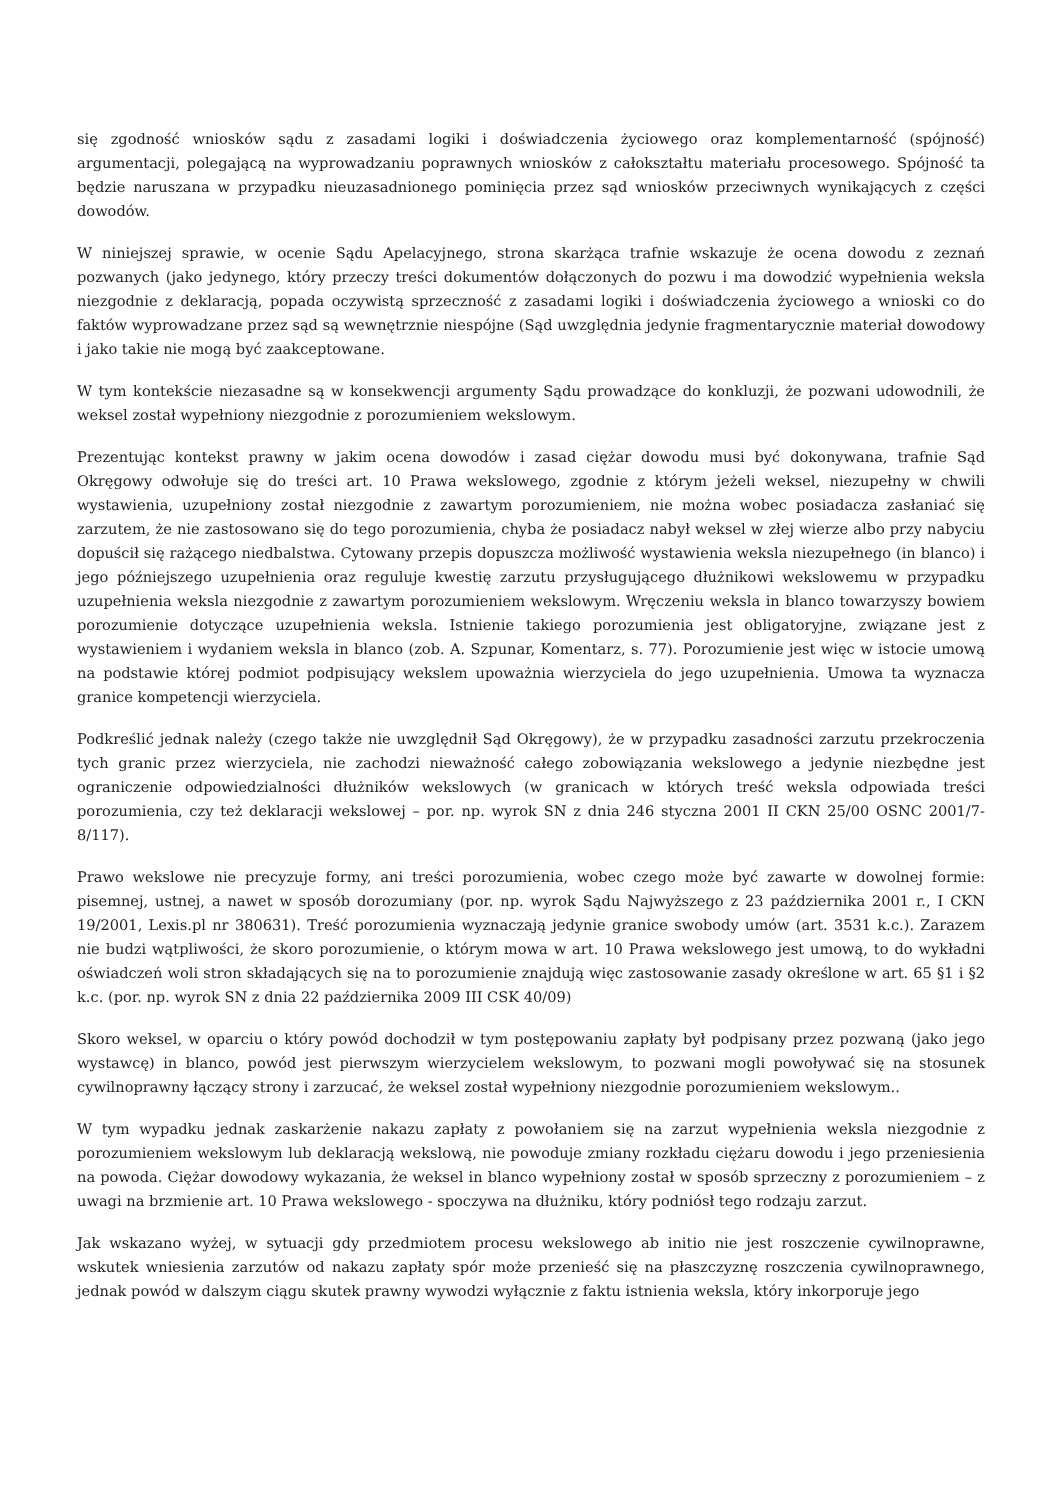się zgodność wniosków sądu z zasadami logiki i doświadczenia życiowego oraz komplementarność (spójność) argumentacji, polegającą na wyprowadzaniu poprawnych wniosków z całokształtu materiału procesowego. Spójność ta będzie naruszana w przypadku nieuzasadnionego pominięcia przez sąd wniosków przeciwnych wynikających z części dowodów.
W niniejszej sprawie, w ocenie Sądu Apelacyjnego, strona skarżąca trafnie wskazuje że ocena dowodu z zeznań pozwanych (jako jedynego, który przeczy treści dokumentów dołączonych do pozwu i ma dowodzić wypełnienia weksla niezgodnie z deklaracją, popada oczywistą sprzeczność z zasadami logiki i doświadczenia życiowego a wnioski co do faktów wyprowadzane przez sąd są wewnętrznie niespójne (Sąd uwzględnia jedynie fragmentarycznie materiał dowodowy i jako takie nie mogą być zaakceptowane.
W tym kontekście niezasadne są w konsekwencji argumenty Sądu prowadzące do konkluzji, że pozwani udowodnili, że weksel został wypełniony niezgodnie z porozumieniem wekslowym.
Prezentując kontekst prawny w jakim ocena dowodów i zasad ciężar dowodu musi być dokonywana, trafnie Sąd Okręgowy odwołuje się do treści art. 10 Prawa wekslowego, zgodnie z którym jeżeli weksel, niezupełny w chwili wystawienia, uzupełniony został niezgodnie z zawartym porozumieniem, nie można wobec posiadacza zasłaniać się zarzutem, że nie zastosowano się do tego porozumienia, chyba że posiadacz nabył weksel w złej wierze albo przy nabyciu dopuścił się rażącego niedbalstwa. Cytowany przepis dopuszcza możliwość wystawienia weksla niezupełnego (in blanco) i jego późniejszego uzupełnienia oraz reguluje kwestię zarzutu przysługującego dłużnikowi wekslowemu w przypadku uzupełnienia weksla niezgodnie z zawartym porozumieniem wekslowym. Wręczeniu weksla in blanco towarzyszy bowiem porozumienie dotyczące uzupełnienia weksla. Istnienie takiego porozumienia jest obligatoryjne, związane jest z wystawieniem i wydaniem weksla in blanco (zob. A. Szpunar, Komentarz, s. 77). Porozumienie jest więc w istocie umową na podstawie której podmiot podpisujący wekslem upoważnia wierzyciela do jego uzupełnienia. Umowa ta wyznacza granice kompetencji wierzyciela.
Podkreślić jednak należy (czego także nie uwzględnił Sąd Okręgowy), że w przypadku zasadności zarzutu przekroczenia tych granic przez wierzyciela, nie zachodzi nieważność całego zobowiązania wekslowego a jedynie niezbędne jest ograniczenie odpowiedzialności dłużników wekslowych (w granicach w których treść weksla odpowiada treści porozumienia, czy też deklaracji wekslowej – por. np. wyrok SN z dnia 246 styczna 2001 II CKN 25/00 OSNC 2001/7-8/117).
Prawo wekslowe nie precyzuje formy, ani treści porozumienia, wobec czego może być zawarte w dowolnej formie: pisemnej, ustnej, a nawet w sposób dorozumiany (por. np. wyrok Sądu Najwyższego z 23 października 2001 r., I CKN 19/2001, Lexis.pl nr 380631). Treść porozumienia wyznaczają jedynie granice swobody umów (art. 3531 k.c.). Zarazem nie budzi wątpliwości, że skoro porozumienie, o którym mowa w art. 10 Prawa wekslowego jest umową, to do wykładni oświadczeń woli stron składających się na to porozumienie znajdują więc zastosowanie zasady określone w art. 65 §1 i §2 k.c. (por. np. wyrok SN z dnia 22 października 2009 III CSK 40/09)
Skoro weksel, w oparciu o który powód dochodził w tym postępowaniu zapłaty był podpisany przez pozwaną (jako jego wystawcę) in blanco, powód jest pierwszym wierzycielem wekslowym, to pozwani mogli powoływać się na stosunek cywilnoprawny łączący strony i zarzucać, że weksel został wypełniony niezgodnie porozumieniem wekslowym..
W tym wypadku jednak zaskarżenie nakazu zapłaty z powołaniem się na zarzut wypełnienia weksla niezgodnie z porozumieniem wekslowym lub deklaracją wekslową, nie powoduje zmiany rozkładu ciężaru dowodu i jego przeniesienia na powoda. Ciężar dowodowy wykazania, że weksel in blanco wypełniony został w sposób sprzeczny z porozumieniem – z uwagi na brzmienie art. 10 Prawa wekslowego - spoczywa na dłużniku, który podniósł tego rodzaju zarzut.
Jak wskazano wyżej, w sytuacji gdy przedmiotem procesu wekslowego ab initio nie jest roszczenie cywilnoprawne, wskutek wniesienia zarzutów od nakazu zapłaty spór może przenieść się na płaszczyznę roszczenia cywilnoprawnego, jednak powód w dalszym ciągu skutek prawny wywodzi wyłącznie z faktu istnienia weksla, który inkorporuje jego